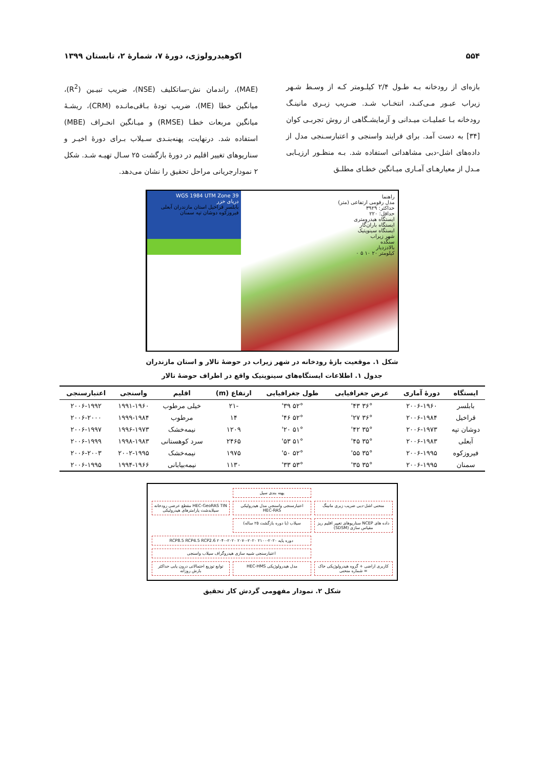۵۵۴ اکوهیدرولوژی، دورۀ ۷، شمارۀ ۲، تابستان ۱۳۹۹
بازه‌ای از رودخانه بـه طـول ۲/۴ کیلـومتر کـه از وسـط شـهر زیراب عبـور مـی‌کنـد، انتخـاب شـد. ضـریب زبـری مانینـگ رودخانه بـا عملیـات میـدانی و آزمایشـگاهی از روش تجربـی کوان [۳۴] به دست آمد. برای فرایند واسنجی و اعتبارسـنجی مدل از داده‌های اشل-دبی مشاهداتی استفاده شد. بـه منظـور ارزیـابی مـدل از معیارهـای آمـاری میـانگین خطـای مطلـق
(MAE)، راندمان نش-ساتکلیف (NSE)، ضریب تبیـین (R<sup>2</sup>)، میانگین خطا (ME)، ضریب تودۀ بـاقی‌مانـده (CRM)، ریشـۀ میانگین مربعات خطـا (RMSE) و میـانگین انحـراف (MBE) استفاده شد. درنهایت، پهنه‌بنـدی سـیلاب بـرای دورۀ اخیـر و سناریوهای تغییر اقلیم در دورۀ بازگشت ۲۵ سـال تهیـه شـد. شکل ۲ نمودارجریانی مراحل تحقیق را نشان می‌دهد.
راهنما
مدل رقومی ارتفاعی (متر)
حداکثر: ۳۹۲۹
حداقل: ۲۲۰
ایستگاه هیدرومتری
ایستگاه باران‌گار
ایستگاه سینوپتیک
شهر زیراب
سنگده
بالادزدیار
کیلومتر ۲۰ ۱۰ ۵ ۰
WGS 1984 UTM Zone 39
دریای خزر
بابلسر قراخیل استان مازندران آبعلی فیروزکوه دوشان تپه سمنان
شکل ۱. موقعیت بازۀ رودخانه در شهر زیراب در حوضۀ تالار و استان مازندران
جدول ۱. اطلاعات ایستگاه‌های سینوپتیک واقع در اطراف حوضۀ تالار
| ایستگاه | دورۀ آماری | عرض جغرافیایی | طول جغرافیایی | ارتفاع (m) | اقلیم | واسنجی | اعتبارسنجی |
| --- | --- | --- | --- | --- | --- | --- | --- |
| بابلسر | ۲۰۰۶-۱۹۶۰ | ۳۶° ۴۳' | ۵۲° ۳۹' | -۲۱ | خیلی مرطوب | ۱۹۹۱-۱۹۶۰ | ۲۰۰۶-۱۹۹۲ |
| قراخیل | ۲۰۰۶-۱۹۸۴ | ۳۶° ۲۷' | ۵۲° ۴۶' | ۱۴ | مرطوب | ۱۹۹۹-۱۹۸۴ | ۲۰۰۶-۲۰۰۰ |
| دوشان تپه | ۲۰۰۶-۱۹۷۳ | ۳۵° ۴۲' | ۵۱° ۲۰' | ۱۲۰۹ | نیمه‌خشک | ۱۹۹۶-۱۹۷۳ | ۲۰۰۶-۱۹۹۷ |
| آبعلی | ۲۰۰۶-۱۹۸۳ | ۳۵° ۴۵' | ۵۱° ۵۳' | ۲۴۶۵ | سرد کوهستانی | ۱۹۹۸-۱۹۸۳ | ۲۰۰۶-۱۹۹۹ |
| فیروزکوه | ۲۰۰۶-۱۹۹۵ | ۳۵° ۵۵' | ۵۲° ۵۰' | ۱۹۷۵ | نیمه‌خشک | ۲۰۰۲-۱۹۹۵ | ۲۰۰۶-۲۰۰۳ |
| سمنان | ۲۰۰۶-۱۹۹۵ | ۳۵° ۳۵' | ۵۳° ۳۳' | ۱۱۳۰ | نیمه‌بیابانی | ۱۹۹۴-۱۹۶۶ | ۲۰۰۶-۱۹۹۵ |
پهنه بندی سیل
HEC-GeoRAS TIN مقطع عرضی رودخانه سیلابدشت پارامترهای هیدرولیکی
اعتبارسنجی واسنجی مدل هیدرولیکی HEC-RAS
منحنی اشل-دبی ضریب زبری مانینگ
سیلاب (با دوره بازگشت ۲۵ ساله)
داده های NCEP سناریوهای تغییر اقلیم ریز مقیاس سازی (SDSM)
دوره پایه RCP8.5 RCP4.5 RCP2.6 ۲۰۴۰-۲۰۲۰ ۲۰۷۰-۲۰۲۰ ۲۱۰۰-۲۰۲۰
اعتبارسنجی شبیه سازی هیدروگراف سیلاب واسنجی
کاربری اراضی + گروه هیدرولوژیکی خاک = شماره منحنی
مدل هیدرولوژیکی HEC-HMS
توابع توزیع احتمالاتی درون یابی حداکثر بارش روزانه
شکل ۲. نمودار مفهومی گردش کار تحقیق